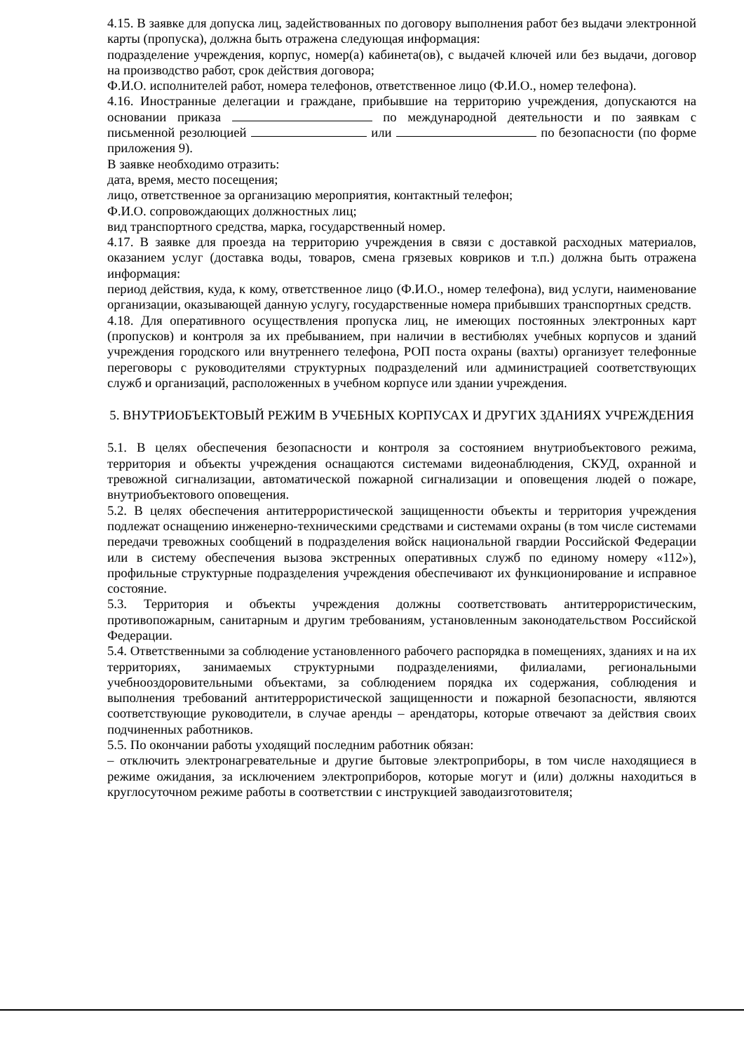4.15. В заявке для допуска лиц, задействованных по договору выполнения работ без выдачи электронной карты (пропуска), должна быть отражена следующая информация:
подразделение учреждения, корпус, номер(а) кабинета(ов), с выдачей ключей или без выдачи, договор на производство работ, срок действия договора;
Ф.И.О. исполнителей работ, номера телефонов, ответственное лицо (Ф.И.О., номер телефона).
4.16. Иностранные делегации и граждане, прибывшие на территорию учреждения, допускаются на основании приказа по международной деятельности и по заявкам с письменной резолюцией или по безопасности (по форме приложения 9).
В заявке необходимо отразить:
дата, время, место посещения;
лицо, ответственное за организацию мероприятия, контактный телефон;
Ф.И.О. сопровождающих должностных лиц;
вид транспортного средства, марка, государственный номер.
4.17. В заявке для проезда на территорию учреждения в связи с доставкой расходных материалов, оказанием услуг (доставка воды, товаров, смена грязевых ковриков и т.п.) должна быть отражена информация:
период действия, куда, к кому, ответственное лицо (Ф.И.О., номер телефона), вид услуги, наименование организации, оказывающей данную услугу, государственные номера прибывших транспортных средств.
4.18. Для оперативного осуществления пропуска лиц, не имеющих постоянных электронных карт (пропусков) и контроля за их пребыванием, при наличии в вестибюлях учебных корпусов и зданий учреждения городского или внутреннего телефона, РОП поста охраны (вахты) организует телефонные переговоры с руководителями структурных подразделений или администрацией соответствующих служб и организаций, расположенных в учебном корпусе или здании учреждения.
5. ВНУТРИОБЪЕКТОВЫЙ РЕЖИМ В УЧЕБНЫХ КОРПУСАХ И ДРУГИХ ЗДАНИЯХ УЧРЕЖДЕНИЯ
5.1. В целях обеспечения безопасности и контроля за состоянием внутриобъектового режима, территория и объекты учреждения оснащаются системами видеонаблюдения, СКУД, охранной и тревожной сигнализации, автоматической пожарной сигнализации и оповещения людей о пожаре, внутриобъектового оповещения.
5.2. В целях обеспечения антитеррористической защищенности объекты и территория учреждения подлежат оснащению инженерно-техническими средствами и системами охраны (в том числе системами передачи тревожных сообщений в подразделения войск национальной гвардии Российской Федерации или в систему обеспечения вызова экстренных оперативных служб по единому номеру «112»), профильные структурные подразделения учреждения обеспечивают их функционирование и исправное состояние.
5.3. Территория и объекты учреждения должны соответствовать антитеррористическим, противопожарным, санитарным и другим требованиям, установленным законодательством Российской Федерации.
5.4. Ответственными за соблюдение установленного рабочего распорядка в помещениях, зданиях и на их территориях, занимаемых структурными подразделениями, филиалами, региональными учебнооздоровительными объектами, за соблюдением порядка их содержания, соблюдения и выполнения требований антитеррористической защищенности и пожарной безопасности, являются соответствующие руководители, в случае аренды – арендаторы, которые отвечают за действия своих подчиненных работников.
5.5. По окончании работы уходящий последним работник обязан:
– отключить электронагревательные и другие бытовые электроприборы, в том числе находящиеся в режиме ожидания, за исключением электроприборов, которые могут и (или) должны находиться в круглосуточном режиме работы в соответствии с инструкцией заводаизготовителя;